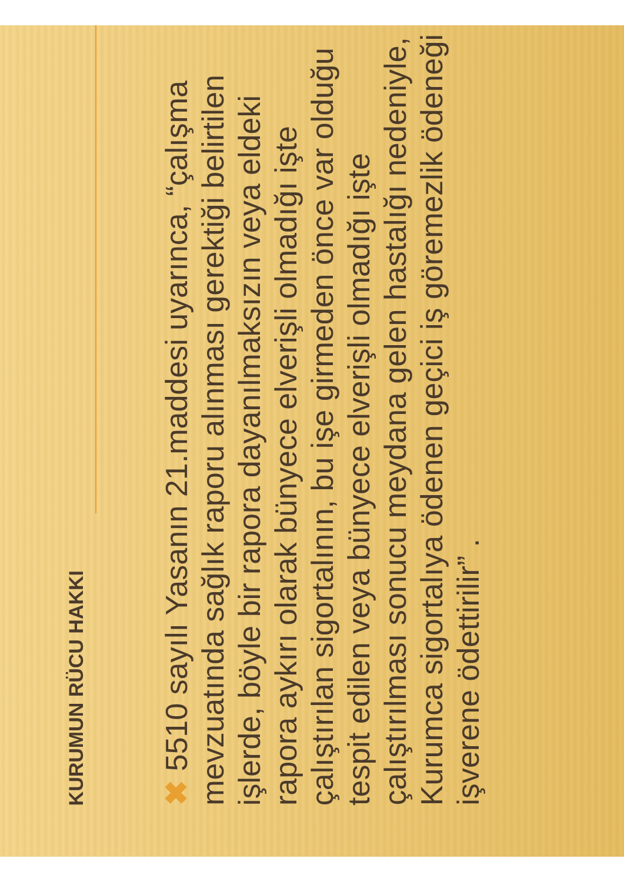KURUMUN RÜCU HAKKI
✖ 5510 sayılı Yasanın 21.maddesi uyarınca, “çalışma mevzuatında sağlık raporu alınması gerektiği belirtilen işlerde, böyle bir rapora dayanılmaksızın veya eldeki rapora aykırı olarak bünyece elverişli olmadığı işte çalıştırılan sigortalının, bu işe girmeden önce var olduğu tespit edilen veya bünyece elverişli olmadığı işte çalıştırılması sonucu meydana gelen hastalığı nedeniyle, Kurumca sigortalıya ödenen geçici iş göremezlik ödeneği işverene ödettirilir” .